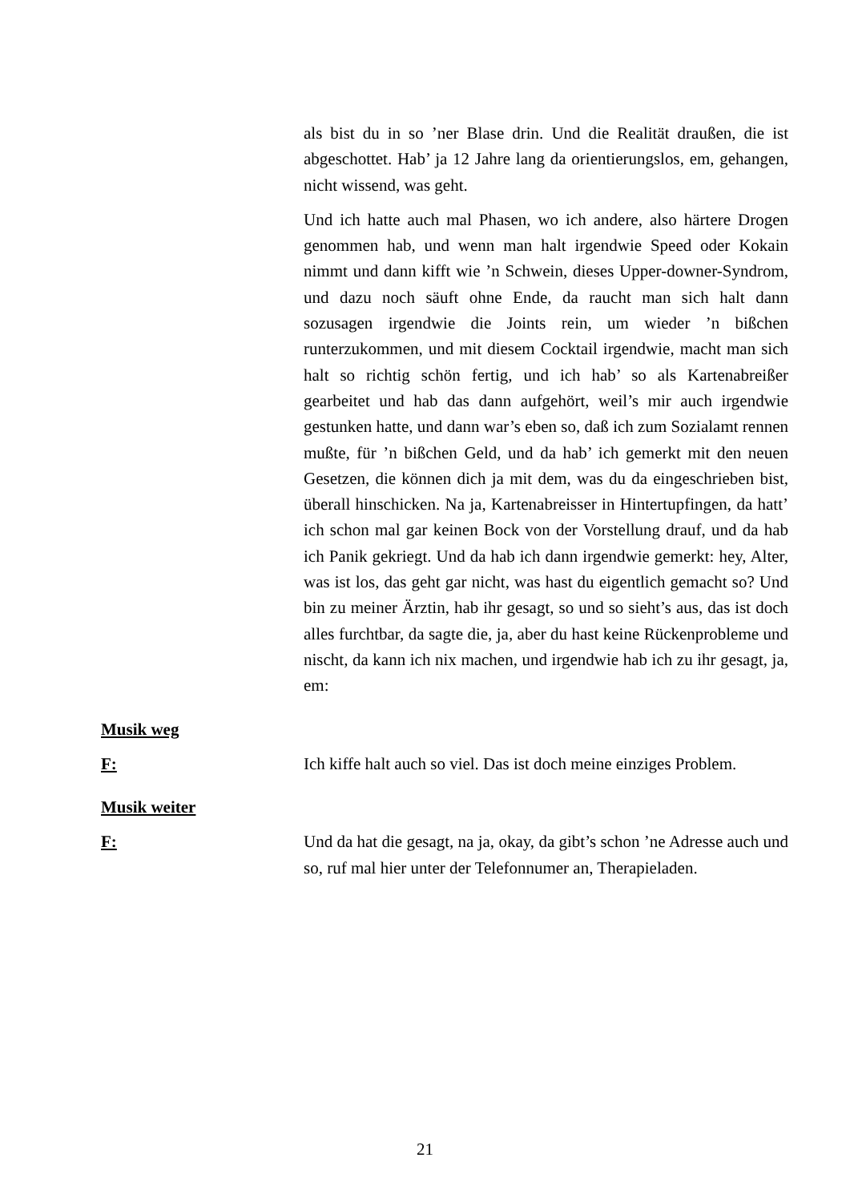als bist du in so ’ner Blase drin. Und die Realität draußen, die ist abgeschottet. Hab’ ja 12 Jahre lang da orientierungslos, em, gehangen, nicht wissend, was geht.
Und ich hatte auch mal Phasen, wo ich andere, also härtere Drogen genommen hab, und wenn man halt irgendwie Speed oder Kokain nimmt und dann kifft wie ’n Schwein, dieses Upper-downer-Syndrom, und dazu noch säuft ohne Ende, da raucht man sich halt dann sozusagen irgendwie die Joints rein, um wieder ’n bißchen runterzukommen, und mit diesem Cocktail irgendwie, macht man sich halt so richtig schön fertig, und ich hab’ so als Kartenabreißer gearbeitet und hab das dann aufgehört, weil’s mir auch irgendwie gestunken hatte, und dann war’s eben so, daß ich zum Sozialamt rennen mußte, für ’n bißchen Geld, und da hab’ ich gemerkt mit den neuen Gesetzen, die können dich ja mit dem, was du da eingeschrieben bist, überall hinschicken. Na ja, Kartenabreisser in Hintertupfingen, da hatt’ ich schon mal gar keinen Bock von der Vorstellung drauf, und da hab ich Panik gekriegt. Und da hab ich dann irgendwie gemerkt: hey, Alter, was ist los, das geht gar nicht, was hast du eigentlich gemacht so? Und bin zu meiner Ärztin, hab ihr gesagt, so und so sieht’s aus, das ist doch alles furchtbar, da sagte die, ja, aber du hast keine Rückenprobleme und nischt, da kann ich nix machen, und irgendwie hab ich zu ihr gesagt, ja, em:
Musik weg
F: Ich kiffe halt auch so viel. Das ist doch meine einziges Problem.
Musik weiter
F: Und da hat die gesagt, na ja, okay, da gibt’s schon ’ne Adresse auch und so, ruf mal hier unter der Telefonnumer an, Therapieladen.
21